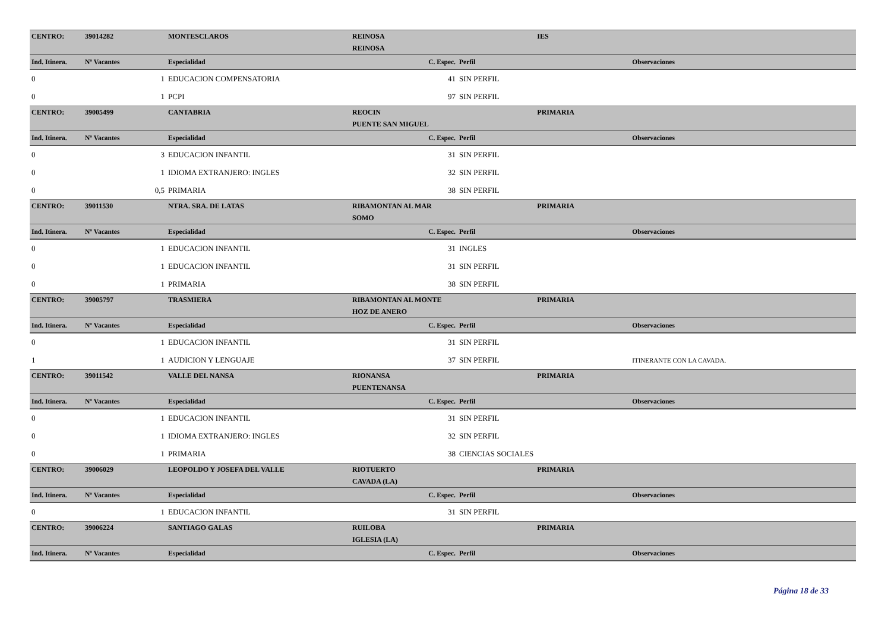| CENTRO: | 39014282 | MONTESCLAROS | REINOSA | | IES | | |
| | | | REINOSA | | | | |
| Ind. Itinera. | Nº Vacantes | Especialidad | C. Espec. | Perfil | | Observaciones | |
| 0 | 1 | EDUCACION COMPENSATORIA | 41 | SIN PERFIL | | | |
| 0 | 1 | PCPI | 97 | SIN PERFIL | | | |
| CENTRO: | 39005499 | CANTABRIA | REOCIN | | PRIMARIA | | |
| | | | PUENTE SAN MIGUEL | | | | |
| Ind. Itinera. | Nº Vacantes | Especialidad | C. Espec. | Perfil | | Observaciones | |
| 0 | 3 | EDUCACION INFANTIL | 31 | SIN PERFIL | | | |
| 0 | 1 | IDIOMA EXTRANJERO: INGLES | 32 | SIN PERFIL | | | |
| 0 | 0,5 | PRIMARIA | 38 | SIN PERFIL | | | |
| CENTRO: | 39011530 | NTRA. SRA. DE LATAS | RIBAMONTAN AL MAR | | PRIMARIA | | |
| | | | SOMO | | | | |
| Ind. Itinera. | Nº Vacantes | Especialidad | C. Espec. | Perfil | | Observaciones | |
| 0 | 1 | EDUCACION INFANTIL | 31 | INGLES | | | |
| 0 | 1 | EDUCACION INFANTIL | 31 | SIN PERFIL | | | |
| 0 | 1 | PRIMARIA | 38 | SIN PERFIL | | | |
| CENTRO: | 39005797 | TRASMIERA | RIBAMONTAN AL MONTE | | PRIMARIA | | |
| | | | HOZ DE ANERO | | | | |
| Ind. Itinera. | Nº Vacantes | Especialidad | C. Espec. | Perfil | | Observaciones | |
| 0 | 1 | EDUCACION INFANTIL | 31 | SIN PERFIL | | | |
| 1 | 1 | AUDICION Y LENGUAJE | 37 | SIN PERFIL | | ITINERANTE CON LA CAVADA. | |
| CENTRO: | 39011542 | VALLE DEL NANSA | RIONANSA | | PRIMARIA | | |
| | | | PUENTENANSA | | | | |
| Ind. Itinera. | Nº Vacantes | Especialidad | C. Espec. | Perfil | | Observaciones | |
| 0 | 1 | EDUCACION INFANTIL | 31 | SIN PERFIL | | | |
| 0 | 1 | IDIOMA EXTRANJERO: INGLES | 32 | SIN PERFIL | | | |
| 0 | 1 | PRIMARIA | 38 | CIENCIAS SOCIALES | | | |
| CENTRO: | 39006029 | LEOPOLDO Y JOSEFA DEL VALLE | RIOTUERTO | | PRIMARIA | | |
| | | | CAVADA (LA) | | | | |
| Ind. Itinera. | Nº Vacantes | Especialidad | C. Espec. | Perfil | | Observaciones | |
| 0 | 1 | EDUCACION INFANTIL | 31 | SIN PERFIL | | | |
| CENTRO: | 39006224 | SANTIAGO GALAS | RUILOBA | | PRIMARIA | | |
| | | | IGLESIA (LA) | | | | |
| Ind. Itinera. | Nº Vacantes | Especialidad | C. Espec. | Perfil | | Observaciones | |
Página 18 de 33